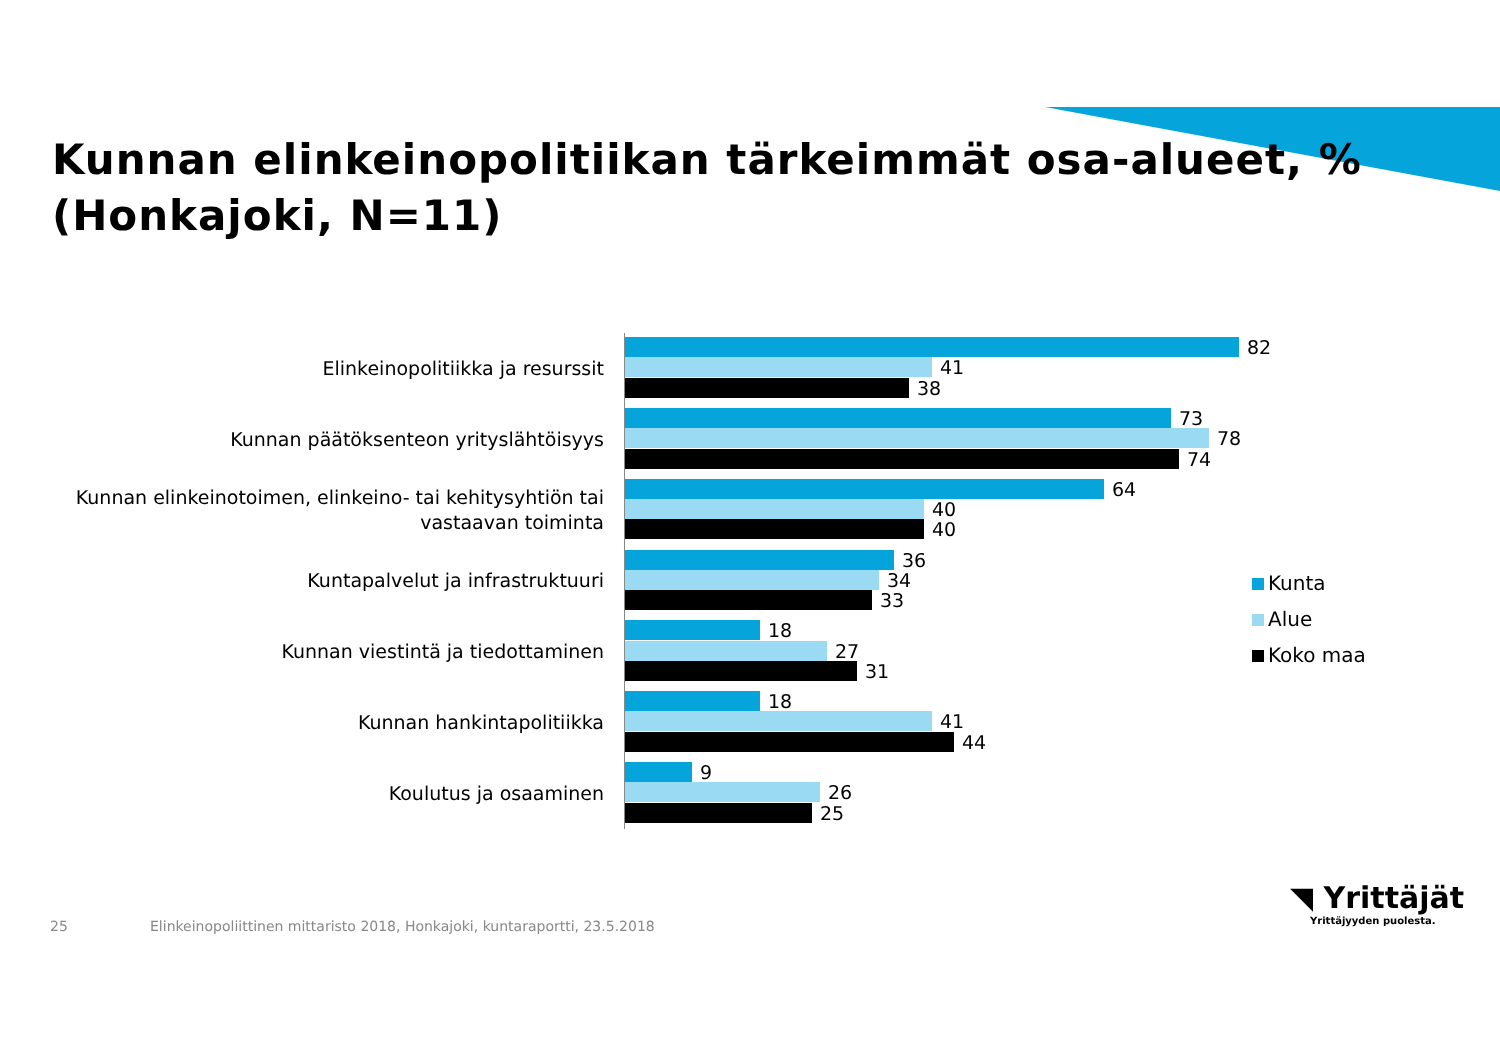Kunnan elinkeinopolitiikan tärkeimmät osa-alueet, %
(Honkajoki, N=11)
Elinkeinopolitiikka ja resurssit
82
41
38
Kunnan päätöksenteon yrityslähtöisyys
73
78
74
Kunnan elinkeinotoimen, elinkeino- tai kehitysyhtiön tai
vastaavan toiminta
64
40
40
Kuntapalvelut ja infrastruktuuri
36
34
33
Kunnan viestintä ja tiedottaminen
18
27
31
Kunnan hankintapolitiikka
18
41
44
Koulutus ja osaaminen
9
26
25
Kunta
Alue
Koko maa
25
Elinkeinopoliittinen mittaristo 2018, Honkajoki, kuntaraportti, 23.5.2018
◥ Yrittäjät
Yrittäjyyden puolesta.